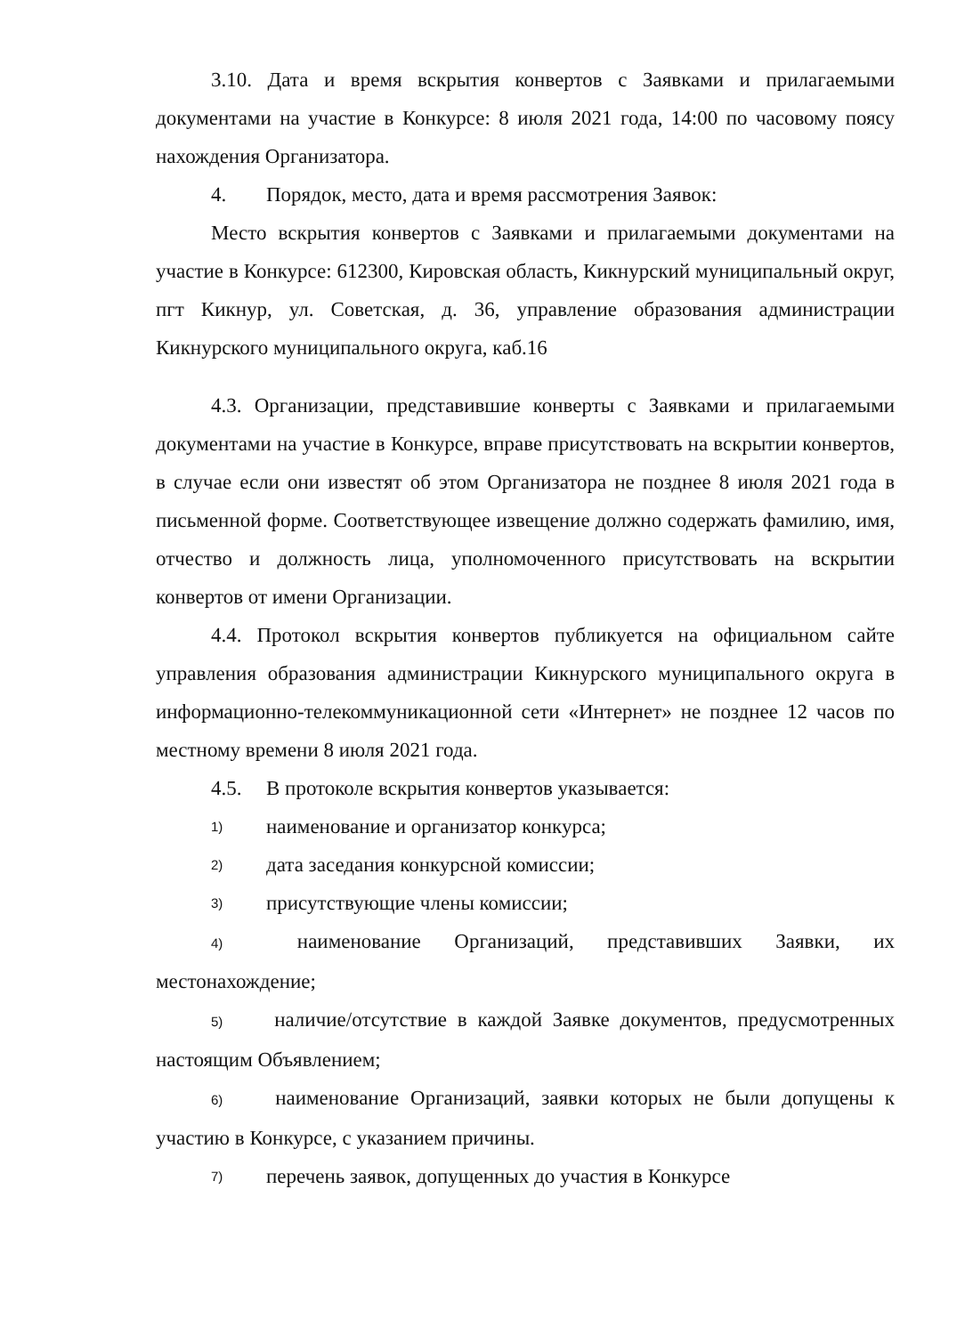3.10. Дата и время вскрытия конвертов с Заявками и прилагаемыми документами на участие в Конкурсе: 8 июля 2021 года, 14:00 по часовому поясу нахождения Организатора.
4. Порядок, место, дата и время рассмотрения Заявок:
Место вскрытия конвертов с Заявками и прилагаемыми документами на участие в Конкурсе: 612300, Кировская область, Кикнурский муниципальный округ, пгт Кикнур, ул. Советская, д. 36, управление образования администрации Кикнурского муниципального округа, каб.16
4.3. Организации, представившие конверты с Заявками и прилагаемыми документами на участие в Конкурсе, вправе присутствовать на вскрытии конвертов, в случае если они известят об этом Организатора не позднее 8 июля 2021 года в письменной форме. Соответствующее извещение должно содержать фамилию, имя, отчество и должность лица, уполномоченного присутствовать на вскрытии конвертов от имени Организации.
4.4. Протокол вскрытия конвертов публикуется на официальном сайте управления образования администрации Кикнурского муниципального округа в информационно-телекоммуникационной сети «Интернет» не позднее 12 часов по местному времени 8 июля 2021 года.
4.5. В протоколе вскрытия конвертов указывается:
1) наименование и организатор конкурса;
2) дата заседания конкурсной комиссии;
3) присутствующие члены комиссии;
4)   наименование Организаций, представивших Заявки, их местонахождение;
5)   наличие/отсутствие в каждой Заявке документов, предусмотренных настоящим Объявлением;
6)   наименование Организаций, заявки которых не были допущены к участию в Конкурсе, с указанием причины.
7) перечень заявок, допущенных до участия в Конкурсе